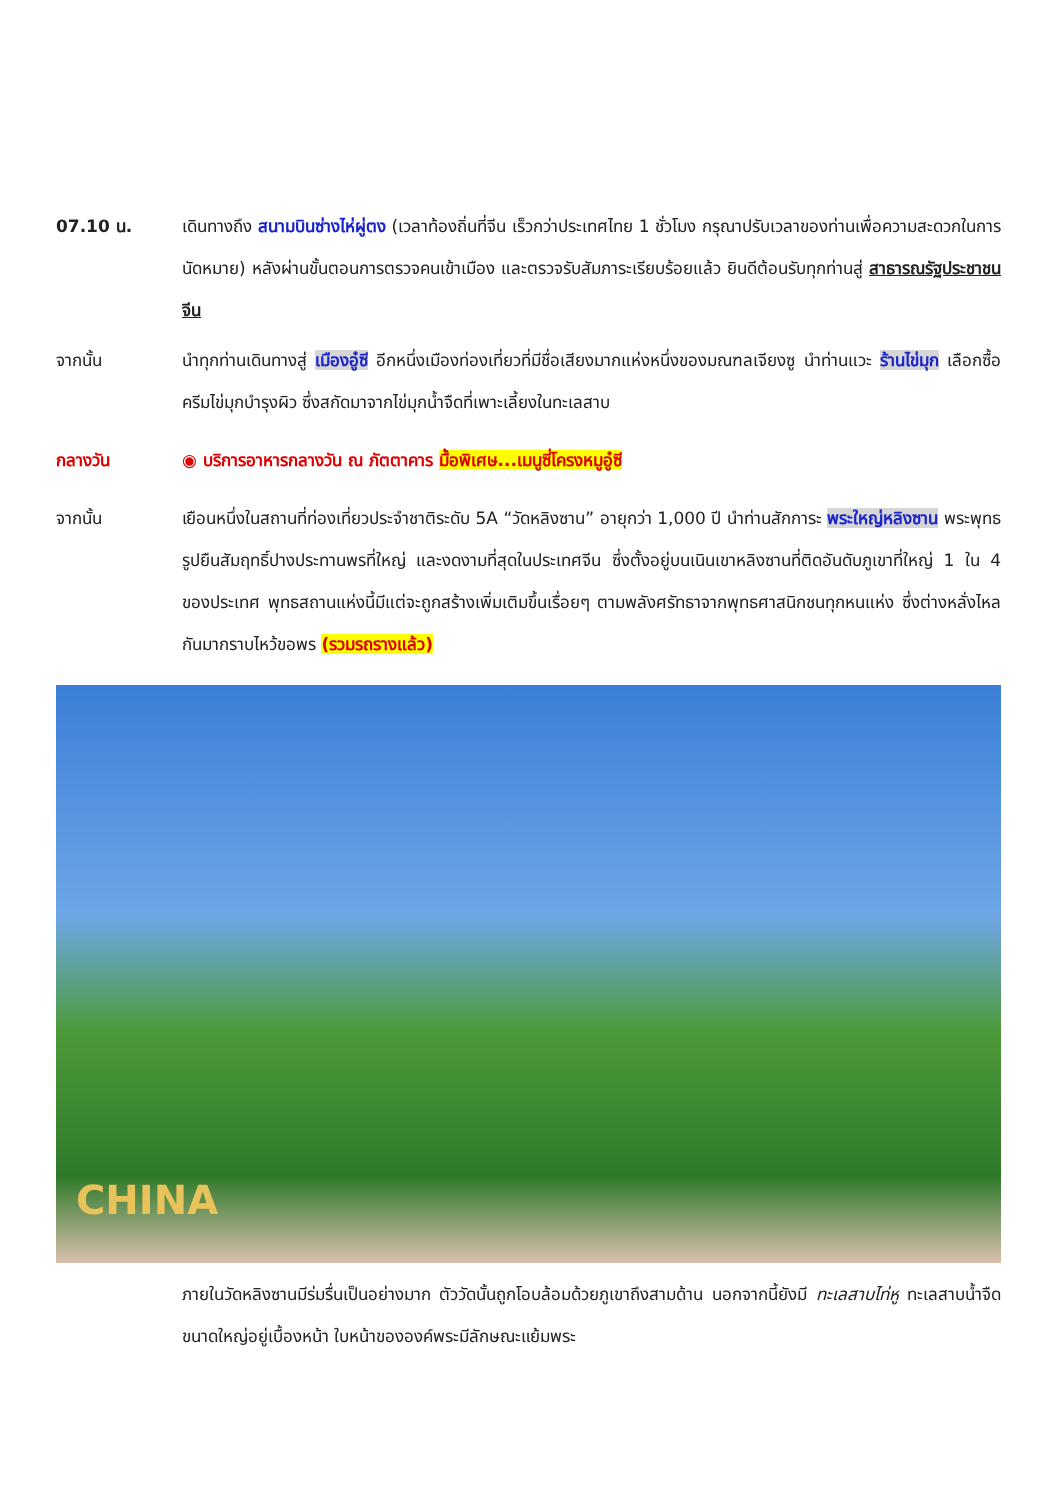07.10 น. เดินทางถึง สนามบินซ่างไห่ผู่ตง (เวลาท้องถิ่นที่จีน เร็วกว่าประเทศไทย 1 ชั่วโมง กรุณาปรับเวลาของท่านเพื่อความสะดวกในการนัดหมาย) หลังผ่านขั้นตอนการตรวจคนเข้าเมือง และตรวจรับสัมภาระเรียบร้อยแล้ว ยินดีต้อนรับทุกท่านสู่ สาธารณรัฐประชาชนจีน
จากนั้น นำทุกท่านเดินทางสู่ เมืองอู๋ซี อีกหนึ่งเมืองท่องเที่ยวที่มีชื่อเสียงมากแห่งหนึ่งของมณฑลเจียงซู นำท่านแวะ ร้านไข่มุก เลือกซื้อครีมไข่มุกบำรุงผิว ซึ่งสกัดมาจากไข่มุกน้ำจืดที่เพาะเลี้ยงในทะเลสาบ
กลางวัน ◉ บริการอาหารกลางวัน ณ ภัตตาคาร มื้อพิเศษ...เมนูซี่โครงหมูอู๋ซี
จากนั้น เยือนหนึ่งในสถานที่ท่องเที่ยวประจำชาติระดับ 5A “วัดหลิงซาน” อายุกว่า 1,000 ปี นำท่านสักการะ พระใหญ่หลิงซาน พระพุทธรูปยืนสัมฤทธิ์ปางประทานพรที่ใหญ่ และงดงามที่สุดในประเทศจีน ซึ่งตั้งอยู่บนเนินเขาหลิงซานที่ติดอันดับภูเขาที่ใหญ่ 1 ใน 4 ของประเทศ พุทธสถานแห่งนี้มีแต่จะถูกสร้างเพิ่มเติมขึ้นเรื่อยๆ ตามพลังศรัทธาจากพุทธศาสนิกชนทุกหนแห่ง ซึ่งต่างหลั่งไหลกันมากราบไหว้ขอพร (รวมรถรางแล้ว)
CHINA
ภายในวัดหลิงซานมีร่มรื่นเป็นอย่างมาก ตัววัดนั้นถูกโอบล้อมด้วยภูเขาถึงสามด้าน นอกจากนี้ยังมี ทะเลสาบไท่หู ทะเลสาบน้ำจืดขนาดใหญ่อยู่เบื้องหน้า ใบหน้าขององค์พระมีลักษณะแย้มพระ